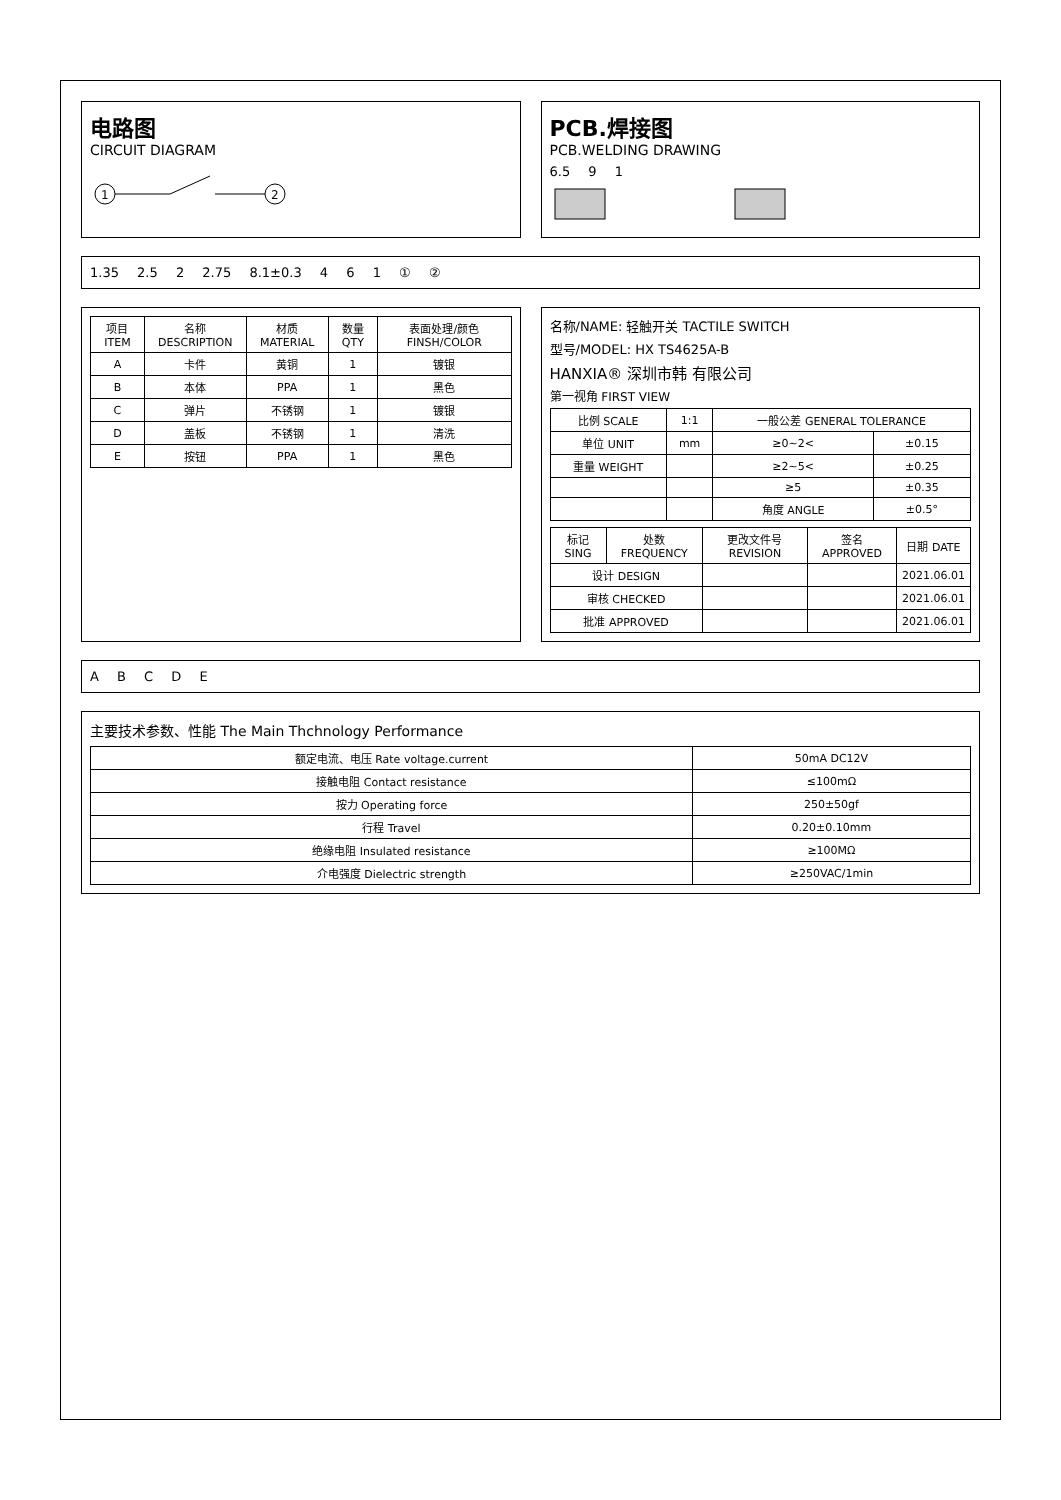电路图
CIRCUIT DIAGRAM
1
2
PCB.焊接图
PCB.WELDING DRAWING
6.5 9 1
1.35 2.5 2 2.75 8.1±0.3 4 6 1 ① ②
| 项目 ITEM | 名称 DESCRIPTION | 材质 MATERIAL | 数量 QTY | 表面处理/颜色 FINSH/COLOR |
| --- | --- | --- | --- | --- |
| A | 卡件 | 黄铜 | 1 | 镀银 |
| B | 本体 | PPA | 1 | 黑色 |
| C | 弹片 | 不锈钢 | 1 | 镀银 |
| D | 盖板 | 不锈钢 | 1 | 清洗 |
| E | 按钮 | PPA | 1 | 黑色 |
名称/NAME: 轻触开关 TACTILE SWITCH
型号/MODEL: HX TS4625A-B
HANXIA® 深圳市韩 有限公司
第一视角 FIRST VIEW
| 比例 SCALE | 1:1 | 一般公差 GENERAL TOLERANCE | |
| 单位 UNIT | mm | ≥0~2< | ±0.15 |
| 重量 WEIGHT | | ≥2~5< | ±0.25 |
| | | ≥5 | ±0.35 |
| | | 角度 ANGLE | ±0.5° |
| 标记 SING | 处数 FREQUENCY | 更改文件号 REVISION | 签名 APPROVED | 日期 DATE |
| --- | --- | --- | --- | --- |
| 设计 DESIGN | | | | 2021.06.01 |
| 审核 CHECKED | | | | 2021.06.01 |
| 批准 APPROVED | | | | 2021.06.01 |
A B C D E
主要技术参数、性能 The Main Thchnology Performance
| 额定电流、电压 Rate voltage.current | 50mA DC12V |
| 接触电阻 Contact resistance | ≤100mΩ |
| 按力 Operating force | 250±50gf |
| 行程 Travel | 0.20±0.10mm |
| 绝缘电阻 Insulated resistance | ≥100MΩ |
| 介电强度 Dielectric strength | ≥250VAC/1min |